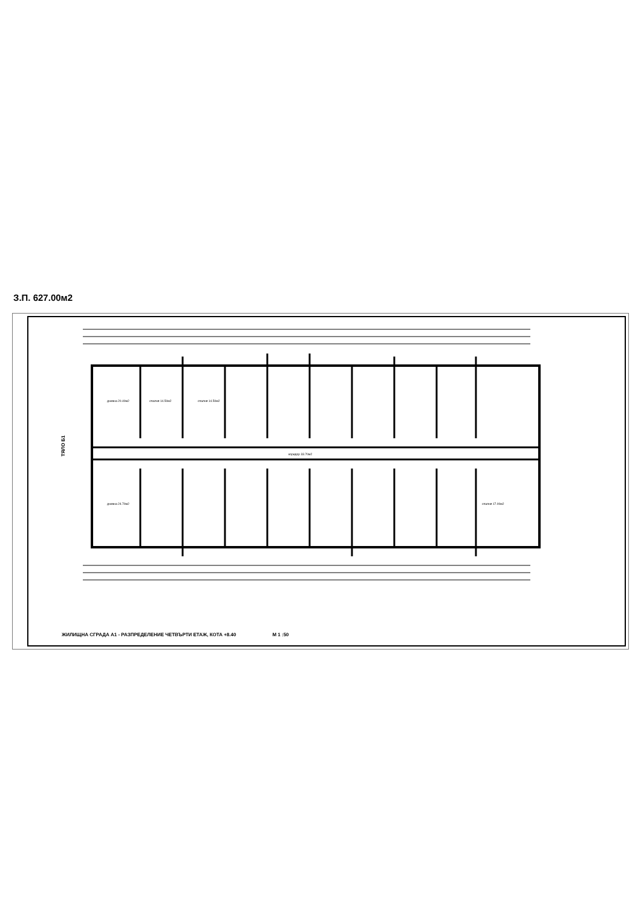З.П. 627.00м2
дневна 20.40м2
спалня 14.50м2
спалня 14.50м2
коридор 33.70м2
дневна 24.70м2
спалня 17.00м2
ТЯЛО Б1
ЖИЛИЩНА СГРАДА А1 - РАЗПРЕДЕЛЕНИЕ ЧЕТВЪРТИ ЕТАЖ, КОТА +8.40 М 1 :50